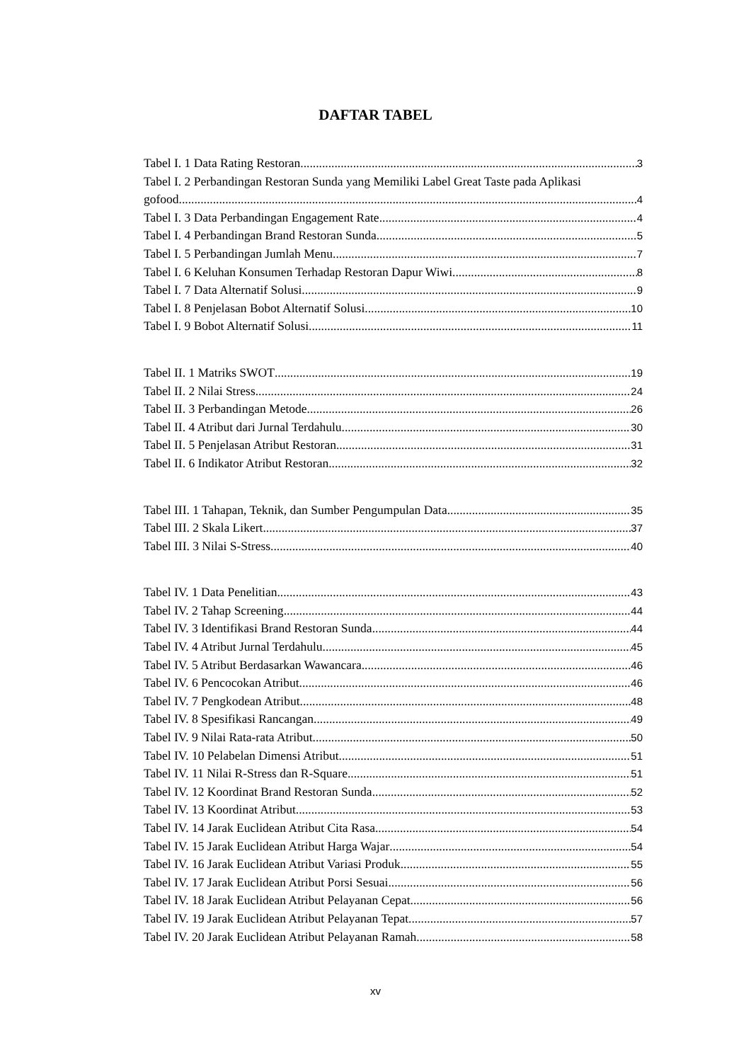DAFTAR TABEL
Tabel I. 1 Data Rating Restoran 3
Tabel I. 2 Perbandingan Restoran Sunda yang Memiliki Label Great Taste pada Aplikasi
gofood 4
Tabel I. 3 Data Perbandingan Engagement Rate 4
Tabel I. 4 Perbandingan Brand Restoran Sunda 5
Tabel I. 5 Perbandingan Jumlah Menu 7
Tabel I. 6 Keluhan Konsumen Terhadap Restoran Dapur Wiwi 8
Tabel I. 7 Data Alternatif Solusi 9
Tabel I. 8 Penjelasan Bobot Alternatif Solusi 10
Tabel I. 9 Bobot Alternatif Solusi 11
Tabel II. 1 Matriks SWOT 19
Tabel II. 2 Nilai Stress 24
Tabel II. 3 Perbandingan Metode 26
Tabel II. 4 Atribut dari Jurnal Terdahulu 30
Tabel II. 5 Penjelasan Atribut Restoran 31
Tabel II. 6 Indikator Atribut Restoran 32
Tabel III. 1 Tahapan, Teknik, dan Sumber Pengumpulan Data 35
Tabel III. 2 Skala Likert 37
Tabel III. 3 Nilai S-Stress 40
Tabel IV. 1 Data Penelitian 43
Tabel IV. 2 Tahap Screening 44
Tabel IV. 3 Identifikasi Brand Restoran Sunda 44
Tabel IV. 4 Atribut Jurnal Terdahulu 45
Tabel IV. 5 Atribut Berdasarkan Wawancara 46
Tabel IV. 6 Pencocokan Atribut 46
Tabel IV. 7 Pengkodean Atribut 48
Tabel IV. 8 Spesifikasi Rancangan 49
Tabel IV. 9 Nilai Rata-rata Atribut 50
Tabel IV. 10 Pelabelan Dimensi Atribut 51
Tabel IV. 11 Nilai R-Stress dan R-Square 51
Tabel IV. 12 Koordinat Brand Restoran Sunda 52
Tabel IV. 13 Koordinat Atribut 53
Tabel IV. 14 Jarak Euclidean Atribut Cita Rasa 54
Tabel IV. 15 Jarak Euclidean Atribut Harga Wajar 54
Tabel IV. 16 Jarak Euclidean Atribut Variasi Produk 55
Tabel IV. 17 Jarak Euclidean Atribut Porsi Sesuai 56
Tabel IV. 18 Jarak Euclidean Atribut Pelayanan Cepat 56
Tabel IV. 19 Jarak Euclidean Atribut Pelayanan Tepat 57
Tabel IV. 20 Jarak Euclidean Atribut Pelayanan Ramah 58
xv